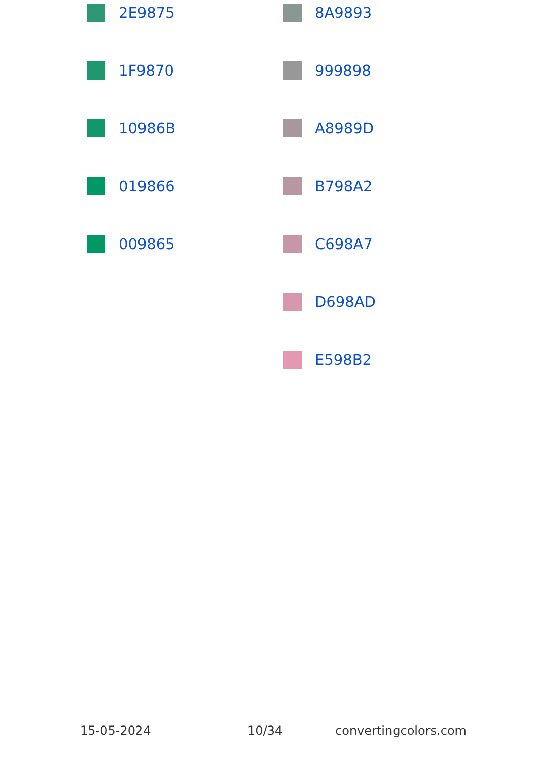2E9875
1F9870
10986B
019866
009865
8A9893
999898
A8989D
B798A2
C698A7
D698AD
E598B2
15-05-2024 10/34 convertingcolors.com